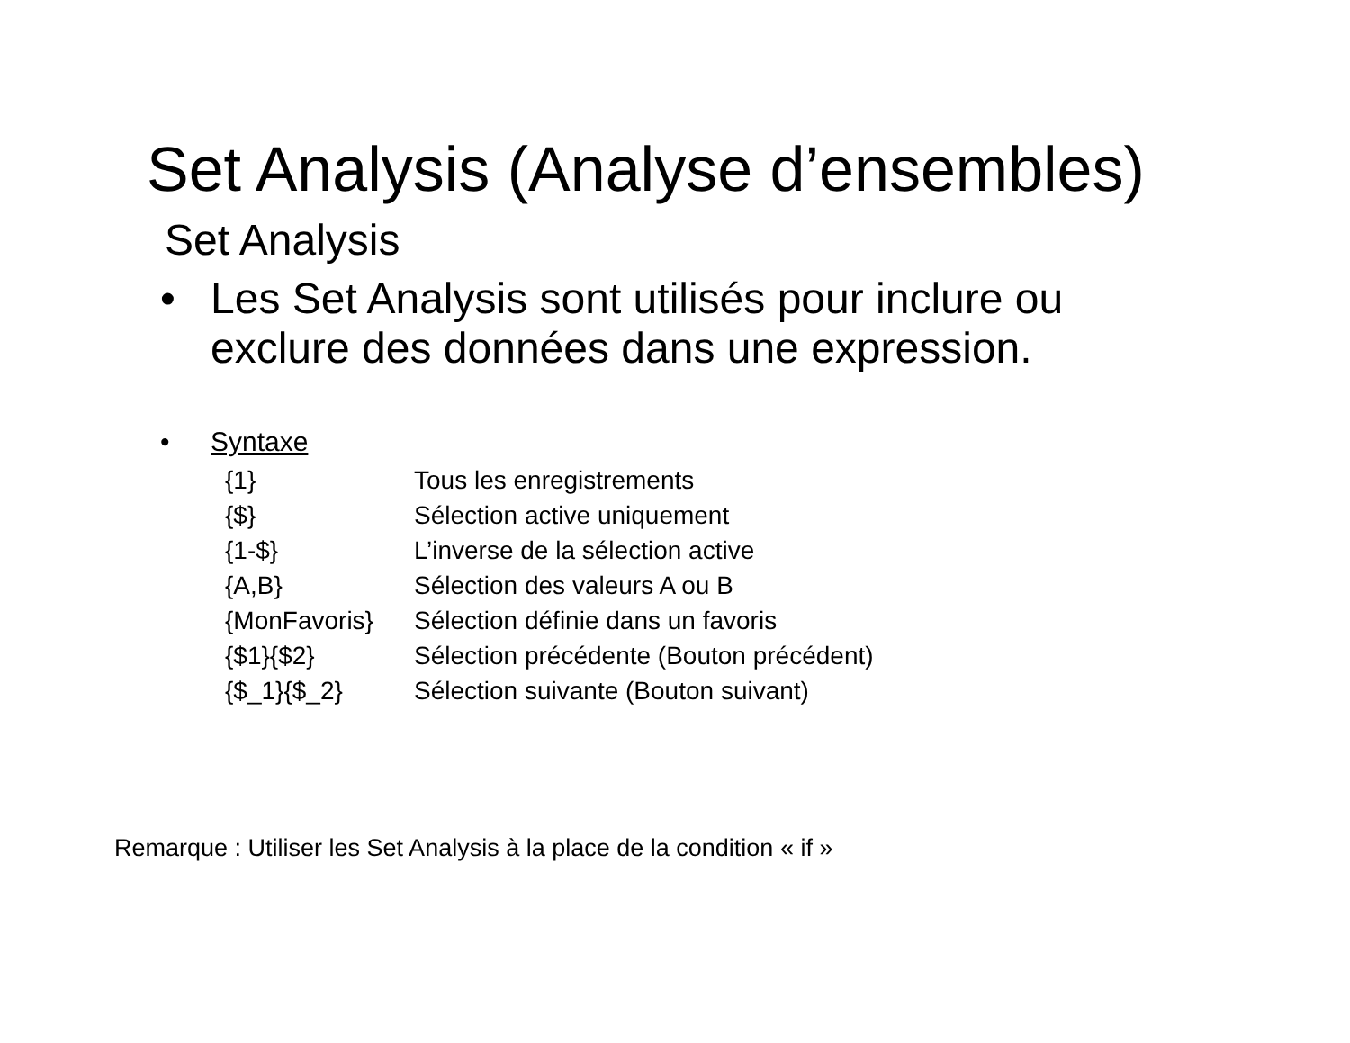Set Analysis (Analyse d’ensembles)
Set Analysis
• Les Set Analysis sont utilisés pour inclure ou
exclure des données dans une expression.
• Syntaxe
| {1} | Tous les enregistrements |
| {$} | Sélection active uniquement |
| {1-$} | L’inverse de la sélection active |
| {A,B} | Sélection des valeurs A ou B |
| {MonFavoris} | Sélection définie dans un favoris |
| {$1}{$2} | Sélection précédente (Bouton précédent) |
| {$_1}{$_2} | Sélection suivante (Bouton suivant) |
Remarque : Utiliser les Set Analysis à la place de la condition « if »